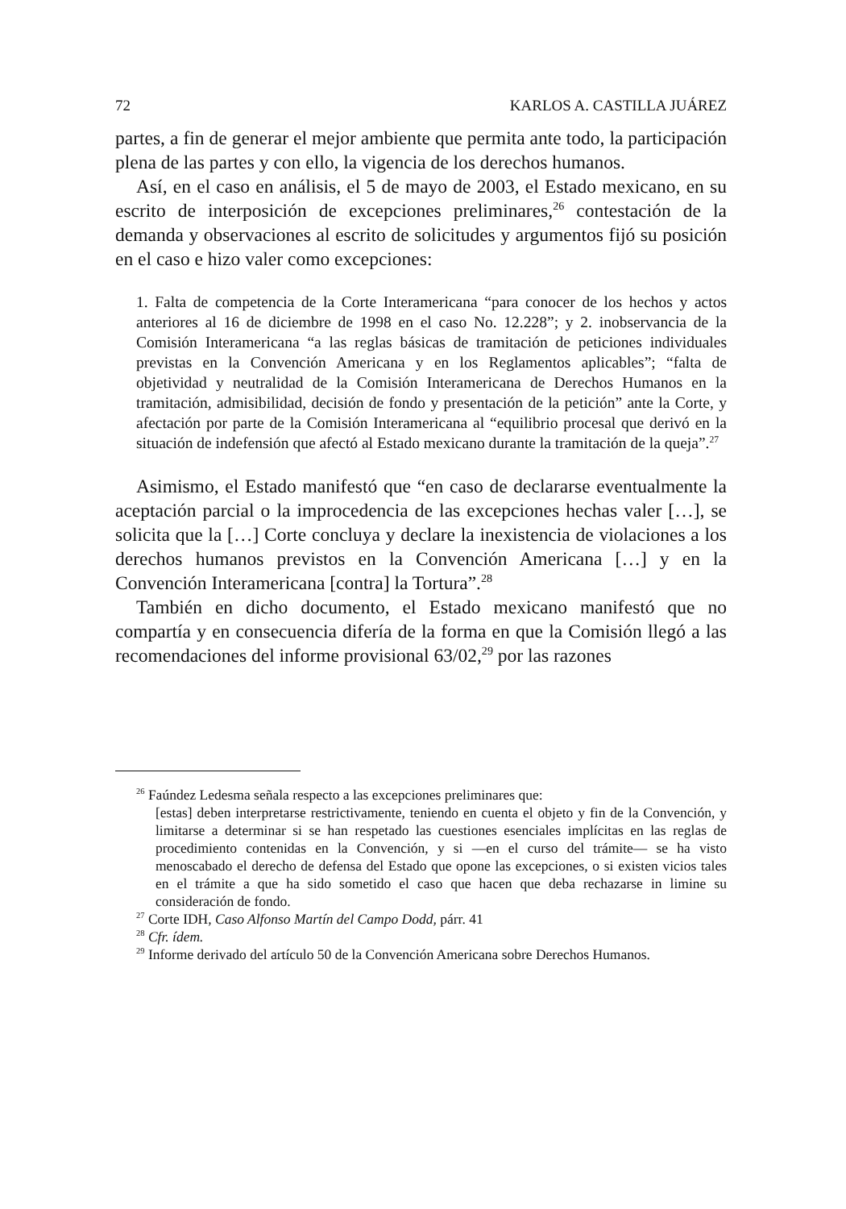72 KARLOS A. CASTILLA JUÁREZ
partes, a fin de generar el mejor ambiente que permita ante todo, la participación plena de las partes y con ello, la vigencia de los derechos humanos.
Así, en el caso en análisis, el 5 de mayo de 2003, el Estado mexicano, en su escrito de interposición de excepciones preliminares,<sup>26</sup> contestación de la demanda y observaciones al escrito de solicitudes y argumentos fijó su posición en el caso e hizo valer como excepciones:
1. Falta de competencia de la Corte Interamericana “para conocer de los hechos y actos anteriores al 16 de diciembre de 1998 en el caso No. 12.228”; y 2. inobservancia de la Comisión Interamericana “a las reglas básicas de tramitación de peticiones individuales previstas en la Convención Americana y en los Reglamentos aplicables”; “falta de objetividad y neutralidad de la Comisión Interamericana de Derechos Humanos en la tramitación, admisibilidad, decisión de fondo y presentación de la petición” ante la Corte, y afectación por parte de la Comisión Interamericana al “equilibrio procesal que derivó en la situación de indefensión que afectó al Estado mexicano durante la tramitación de la queja”.<sup>27</sup>
Asimismo, el Estado manifestó que “en caso de declararse eventualmente la aceptación parcial o la improcedencia de las excepciones hechas valer […], se solicita que la […] Corte concluya y declare la inexistencia de violaciones a los derechos humanos previstos en la Convención Americana […] y en la Convención Interamericana [contra] la Tortura”.<sup>28</sup>
También en dicho documento, el Estado mexicano manifestó que no compartía y en consecuencia difería de la forma en que la Comisión llegó a las recomendaciones del informe provisional 63/02,<sup>29</sup> por las razones
<sup>26</sup> Faúndez Ledesma señala respecto a las excepciones preliminares que:
[estas] deben interpretarse restrictivamente, teniendo en cuenta el objeto y fin de la Convención, y limitarse a determinar si se han respetado las cuestiones esenciales implícitas en las reglas de procedimiento contenidas en la Convención, y si —en el curso del trámite— se ha visto menoscabado el derecho de defensa del Estado que opone las excepciones, o si existen vicios tales en el trámite a que ha sido sometido el caso que hacen que deba rechazarse in limine su consideración de fondo.
<sup>27</sup> Corte IDH, Caso Alfonso Martín del Campo Dodd, párr. 41
<sup>28</sup> Cfr. ídem.
<sup>29</sup> Informe derivado del artículo 50 de la Convención Americana sobre Derechos Humanos.